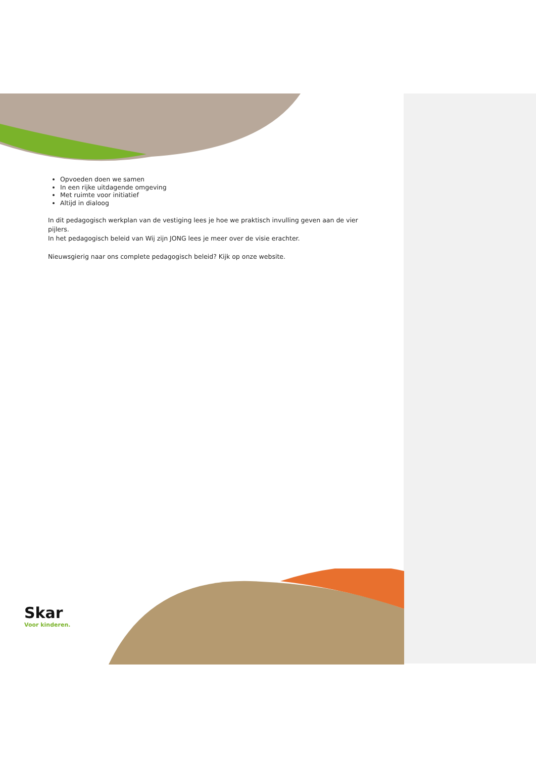Opvoeden doen we samen
In een rijke uitdagende omgeving
Met ruimte voor initiatief
Altijd in dialoog
In dit pedagogisch werkplan van de vestiging lees je hoe we praktisch invulling geven aan de vier pijlers.
In het pedagogisch beleid van Wij zijn JONG lees je meer over de visie erachter.
Nieuwsgierig naar ons complete pedagogisch beleid? Kijk op onze website.
Skar
Voor kinderen.